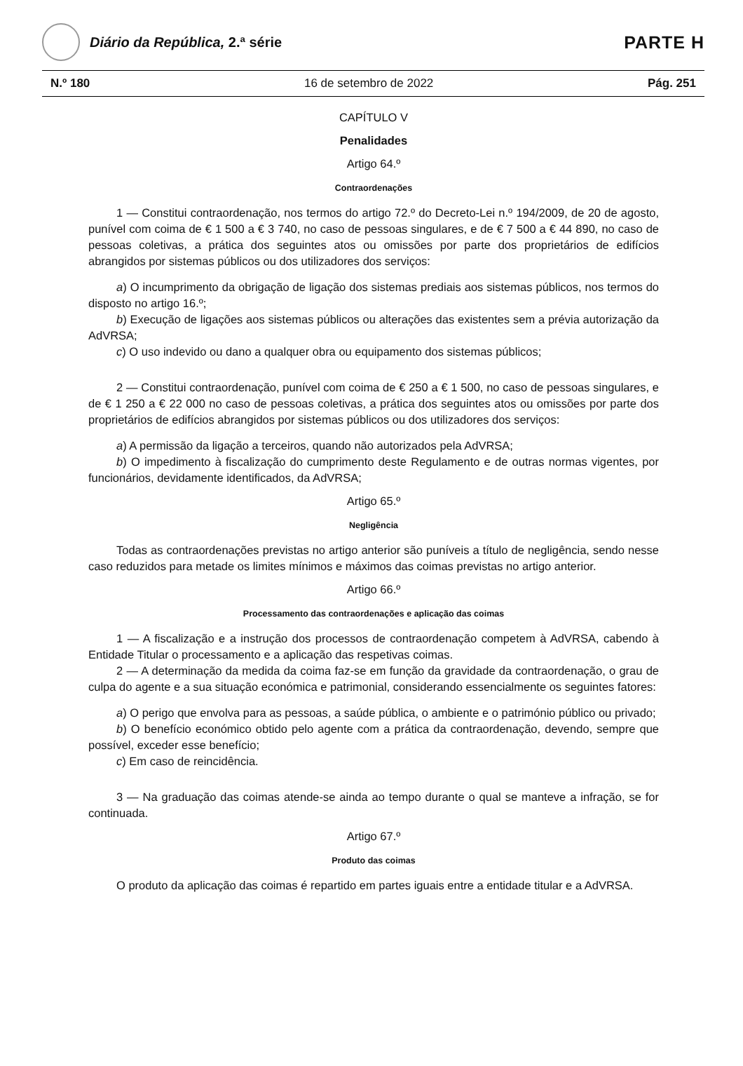Diário da República, 2.ª série
PARTE H
N.º 180 16 de setembro de 2022 Pág. 251
CAPÍTULO V
Penalidades
Artigo 64.º
Contraordenações
1 — Constitui contraordenação, nos termos do artigo 72.º do Decreto-Lei n.º 194/2009, de 20 de agosto, punível com coima de € 1 500 a € 3 740, no caso de pessoas singulares, e de € 7 500 a € 44 890, no caso de pessoas coletivas, a prática dos seguintes atos ou omissões por parte dos proprietários de edifícios abrangidos por sistemas públicos ou dos utilizadores dos serviços:
a) O incumprimento da obrigação de ligação dos sistemas prediais aos sistemas públicos, nos termos do disposto no artigo 16.º;
b) Execução de ligações aos sistemas públicos ou alterações das existentes sem a prévia autorização da AdVRSA;
c) O uso indevido ou dano a qualquer obra ou equipamento dos sistemas públicos;
2 — Constitui contraordenação, punível com coima de € 250 a € 1 500, no caso de pessoas singulares, e de € 1 250 a € 22 000 no caso de pessoas coletivas, a prática dos seguintes atos ou omissões por parte dos proprietários de edifícios abrangidos por sistemas públicos ou dos utilizadores dos serviços:
a) A permissão da ligação a terceiros, quando não autorizados pela AdVRSA;
b) O impedimento à fiscalização do cumprimento deste Regulamento e de outras normas vigentes, por funcionários, devidamente identificados, da AdVRSA;
Artigo 65.º
Negligência
Todas as contraordenações previstas no artigo anterior são puníveis a título de negligência, sendo nesse caso reduzidos para metade os limites mínimos e máximos das coimas previstas no artigo anterior.
Artigo 66.º
Processamento das contraordenações e aplicação das coimas
1 — A fiscalização e a instrução dos processos de contraordenação competem à AdVRSA, cabendo à Entidade Titular o processamento e a aplicação das respetivas coimas.
2 — A determinação da medida da coima faz-se em função da gravidade da contraordenação, o grau de culpa do agente e a sua situação económica e patrimonial, considerando essencialmente os seguintes fatores:
a) O perigo que envolva para as pessoas, a saúde pública, o ambiente e o património público ou privado;
b) O benefício económico obtido pelo agente com a prática da contraordenação, devendo, sempre que possível, exceder esse benefício;
c) Em caso de reincidência.
3 — Na graduação das coimas atende-se ainda ao tempo durante o qual se manteve a infração, se for continuada.
Artigo 67.º
Produto das coimas
O produto da aplicação das coimas é repartido em partes iguais entre a entidade titular e a AdVRSA.